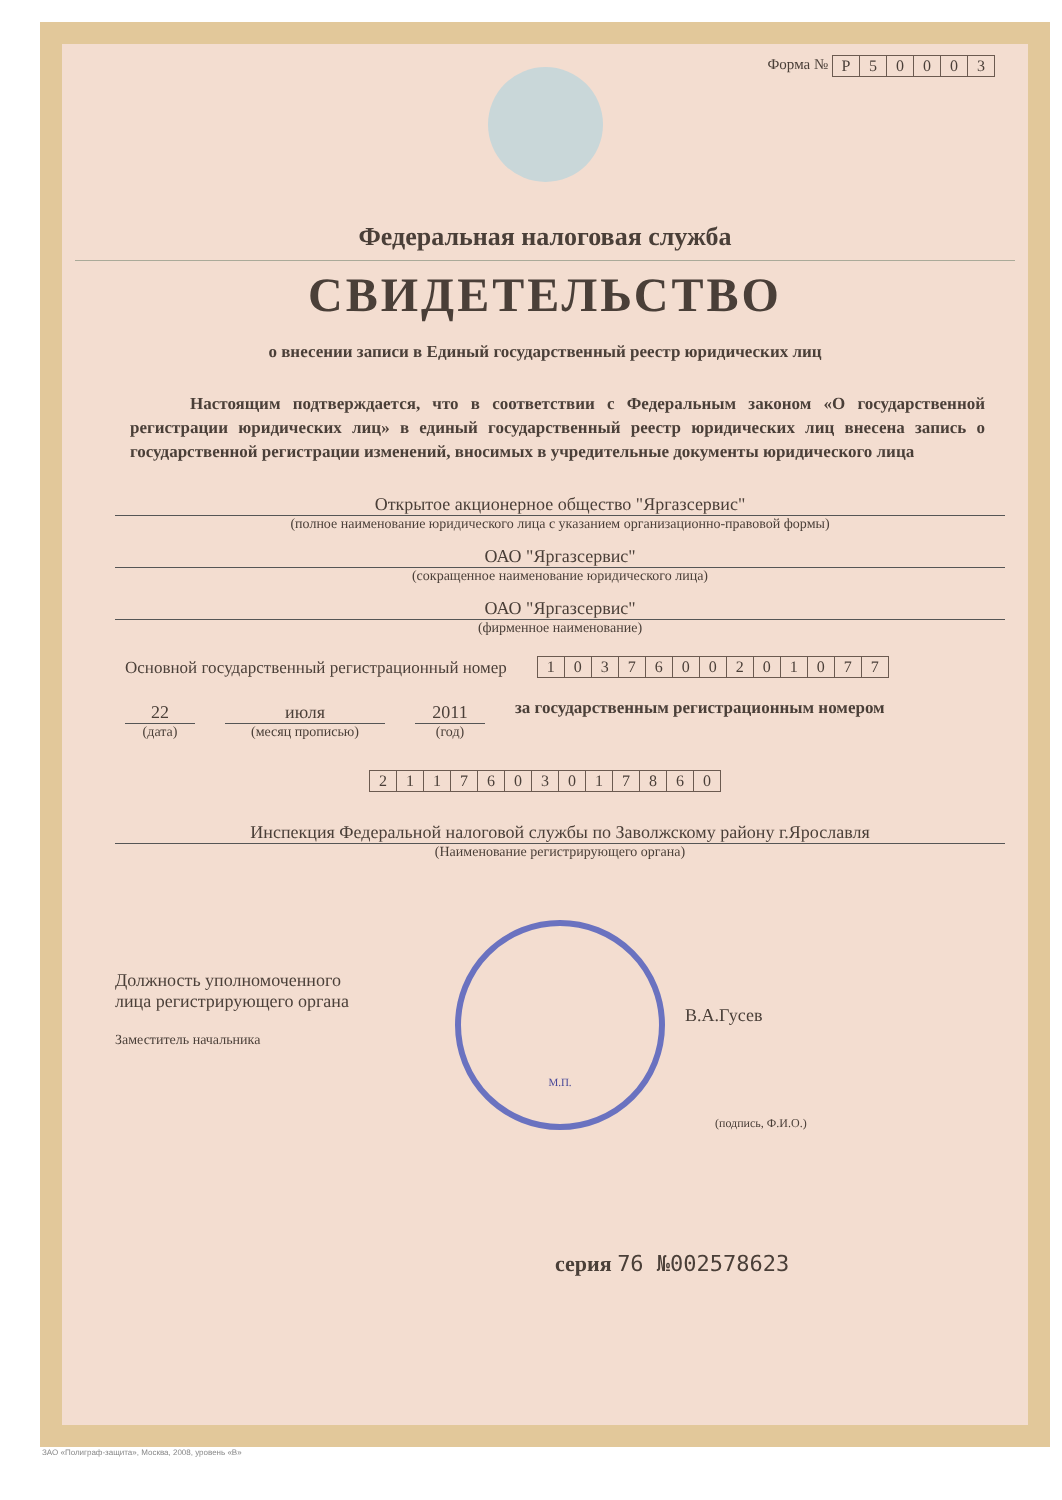Форма №
| Р | 5 | 0 | 0 | 0 | 3 |
Федеральная налоговая служба
СВИДЕТЕЛЬСТВО
о внесении записи в Единый государственный реестр юридических лиц
Настоящим подтверждается, что в соответствии с Федеральным законом «О государственной регистрации юридических лиц» в единый государственный реестр юридических лиц внесена запись о государственной регистрации изменений, вносимых в учредительные документы юридического лица
Открытое акционерное общество "Яргазсервис"
(полное наименование юридического лица с указанием организационно-правовой формы)
ОАО "Яргазсервис"
(сокращенное наименование юридического лица)
ОАО "Яргазсервис"
(фирменное наименование)
Основной государственный регистрационный номер
| 1 | 0 | 3 | 7 | 6 | 0 | 0 | 2 | 0 | 1 | 0 | 7 | 7 |
22
(дата)
июля
(месяц прописью)
2011
(год)
за государственным регистрационным номером
| 2 | 1 | 1 | 7 | 6 | 0 | 3 | 0 | 1 | 7 | 8 | 6 | 0 |
Инспекция Федеральной налоговой службы по Заволжскому району г.Ярославля
(Наименование регистрирующего органа)
Должность уполномоченного
лица регистрирующего органа
Заместитель начальника
М.П.
В.А.Гусев
(подпись, Ф.И.О.)
серия 76 №002578623
ЗАО «Полиграф-защита», Москва, 2008, уровень «В»